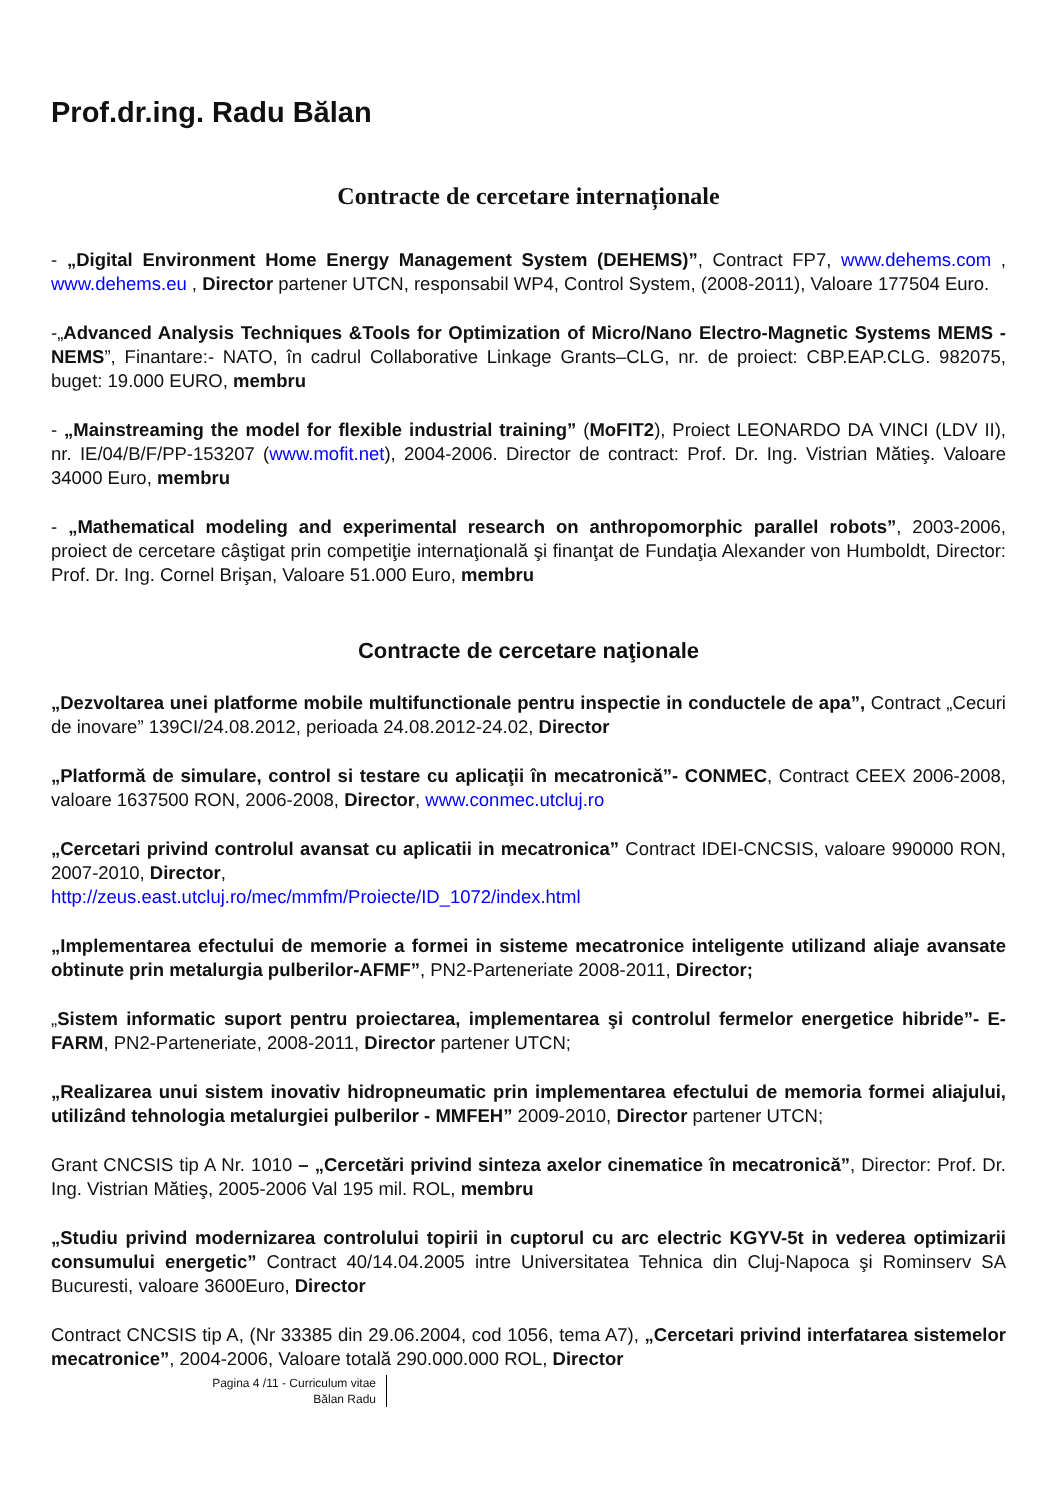Prof.dr.ing. Radu Bălan
Contracte de cercetare internaționale
- „Digital Environment Home Energy Management System (DEHEMS)”, Contract FP7, www.dehems.com , www.dehems.eu , Director partener UTCN, responsabil WP4, Control System, (2008-2011), Valoare 177504 Euro.
-„Advanced Analysis Techniques &Tools for Optimization of Micro/Nano Electro-Magnetic Systems MEMS -NEMS”, Finantare:- NATO, în cadrul Collaborative Linkage Grants–CLG, nr. de proiect: CBP.EAP.CLG. 982075, buget: 19.000 EURO, membru
- „Mainstreaming the model for flexible industrial training” (MoFIT2), Proiect LEONARDO DA VINCI (LDV II), nr. IE/04/B/F/PP-153207 (www.mofit.net), 2004-2006. Director de contract: Prof. Dr. Ing. Vistrian Mătieş. Valoare 34000 Euro, membru
- „Mathematical modeling and experimental research on anthropomorphic parallel robots”, 2003-2006, proiect de cercetare câştigat prin competiţie internaţională şi finanţat de Fundaţia Alexander von Humboldt, Director: Prof. Dr. Ing. Cornel Brişan, Valoare 51.000 Euro, membru
Contracte de cercetare naţionale
„Dezvoltarea unei platforme mobile multifunctionale pentru inspectie in conductele de apa”, Contract „Cecuri de inovare” 139CI/24.08.2012, perioada 24.08.2012-24.02, Director
„Platformă de simulare, control si testare cu aplicaţii în mecatronică”- CONMEC, Contract CEEX 2006-2008, valoare 1637500 RON, 2006-2008, Director, www.conmec.utcluj.ro
„Cercetari privind controlul avansat cu aplicatii in mecatronica” Contract IDEI-CNCSIS, valoare 990000 RON, 2007-2010, Director,
http://zeus.east.utcluj.ro/mec/mmfm/Proiecte/ID_1072/index.html
„Implementarea efectului de memorie a formei in sisteme mecatronice inteligente utilizand aliaje avansate obtinute prin metalurgia pulberilor-AFMF”, PN2-Parteneriate 2008-2011, Director;
„Sistem informatic suport pentru proiectarea, implementarea şi controlul fermelor energetice hibride”- E-FARM, PN2-Parteneriate, 2008-2011, Director partener UTCN;
„Realizarea unui sistem inovativ hidropneumatic prin implementarea efectului de memoria formei aliajului, utilizând tehnologia metalurgiei pulberilor - MMFEH” 2009-2010, Director partener UTCN;
Grant CNCSIS tip A Nr. 1010 – „Cercetări privind sinteza axelor cinematice în mecatronică”, Director: Prof. Dr. Ing. Vistrian Mătieş, 2005-2006 Val 195 mil. ROL, membru
„Studiu privind modernizarea controlului topirii in cuptorul cu arc electric KGYV-5t in vederea optimizarii consumului energetic” Contract 40/14.04.2005 intre Universitatea Tehnica din Cluj-Napoca şi Rominserv SA Bucuresti, valoare 3600Euro, Director
Contract CNCSIS tip A, (Nr 33385 din 29.06.2004, cod 1056, tema A7), „Cercetari privind interfatarea sistemelor mecatronice”, 2004-2006, Valoare totală 290.000.000 ROL, Director
Pagina 4 /11 - Curriculum vitae
Bălan Radu